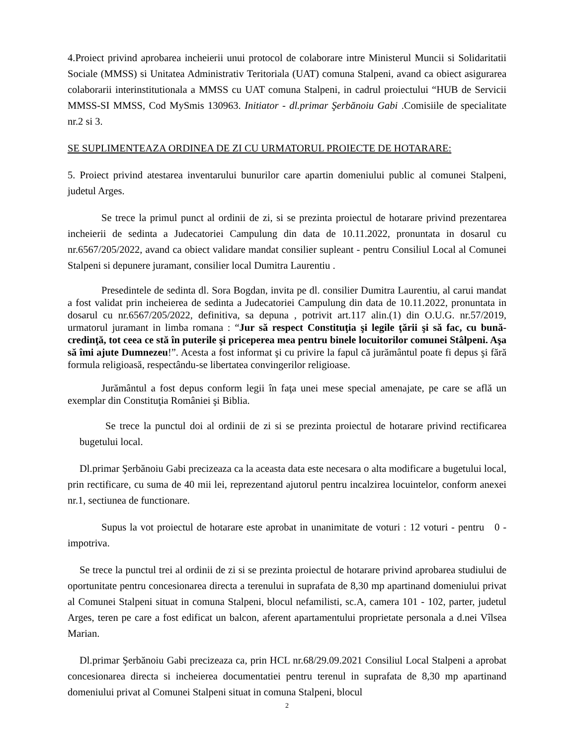4.Proiect privind aprobarea incheierii unui protocol de colaborare intre Ministerul Muncii si Solidaritatii Sociale (MMSS) si Unitatea Administrativ Teritoriala (UAT) comuna Stalpeni, avand ca obiect asigurarea colaborarii interinstitutionala a MMSS cu UAT comuna Stalpeni, in cadrul proiectului “HUB de Servicii MMSS-SI MMSS, Cod MySmis 130963. Initiator - dl.primar Şerbănoiu Gabi .Comisiile de specialitate nr.2 si 3.
SE SUPLIMENTEAZA ORDINEA DE ZI CU URMATORUL PROIECTE DE HOTARARE:
5. Proiect privind atestarea inventarului bunurilor care apartin domeniului public al comunei Stalpeni, judetul Arges.
Se trece la primul punct al ordinii de zi, si se prezinta proiectul de hotarare privind prezentarea incheierii de sedinta a Judecatoriei Campulung din data de 10.11.2022, pronuntata in dosarul cu nr.6567/205/2022, avand ca obiect validare mandat consilier supleant - pentru Consiliul Local al Comunei Stalpeni si depunere juramant, consilier local Dumitra Laurentiu .
Presedintele de sedinta dl. Sora Bogdan, invita pe dl. consilier Dumitra Laurentiu, al carui mandat a fost validat prin incheierea de sedinta a Judecatoriei Campulung din data de 10.11.2022, pronuntata in dosarul cu nr.6567/205/2022, definitiva, sa depuna , potrivit art.117 alin.(1) din O.U.G. nr.57/2019, urmatorul juramant in limba romana : “Jur să respect Constituţia şi legile ţării şi să fac, cu bună-credinţă, tot ceea ce stă în puterile şi priceperea mea pentru binele locuitorilor comunei Stâlpeni. Aşa să îmi ajute Dumnezeu!”. Acesta a fost informat şi cu privire la fapul că jurământul poate fi depus şi fără formula religioasă, respectându-se libertatea convingerilor religioase.
Jurământul a fost depus conform legii în faţa unei mese special amenajate, pe care se află un exemplar din Constituţia României şi Biblia.
Se trece la punctul doi al ordinii de zi si se prezinta proiectul de hotarare privind rectificarea bugetului local.
Dl.primar Şerbănoiu Gabi precizeaza ca la aceasta data este necesara o alta modificare a bugetului local, prin rectificare, cu suma de 40 mii lei, reprezentand ajutorul pentru incalzirea locuintelor, conform anexei nr.1, sectiunea de functionare.
Supus la vot proiectul de hotarare este aprobat in unanimitate de voturi : 12 voturi - pentru 0 - impotriva.
Se trece la punctul trei al ordinii de zi si se prezinta proiectul de hotarare privind aprobarea studiului de oportunitate pentru concesionarea directa a terenului in suprafata de 8,30 mp apartinand domeniului privat al Comunei Stalpeni situat in comuna Stalpeni, blocul nefamilisti, sc.A, camera 101 - 102, parter, judetul Arges, teren pe care a fost edificat un balcon, aferent apartamentului proprietate personala a d.nei Vîlsea Marian.
Dl.primar Şerbănoiu Gabi precizeaza ca, prin HCL nr.68/29.09.2021 Consiliul Local Stalpeni a aprobat concesionarea directa si incheierea documentatiei pentru terenul in suprafata de 8,30 mp apartinand domeniului privat al Comunei Stalpeni situat in comuna Stalpeni, blocul
2